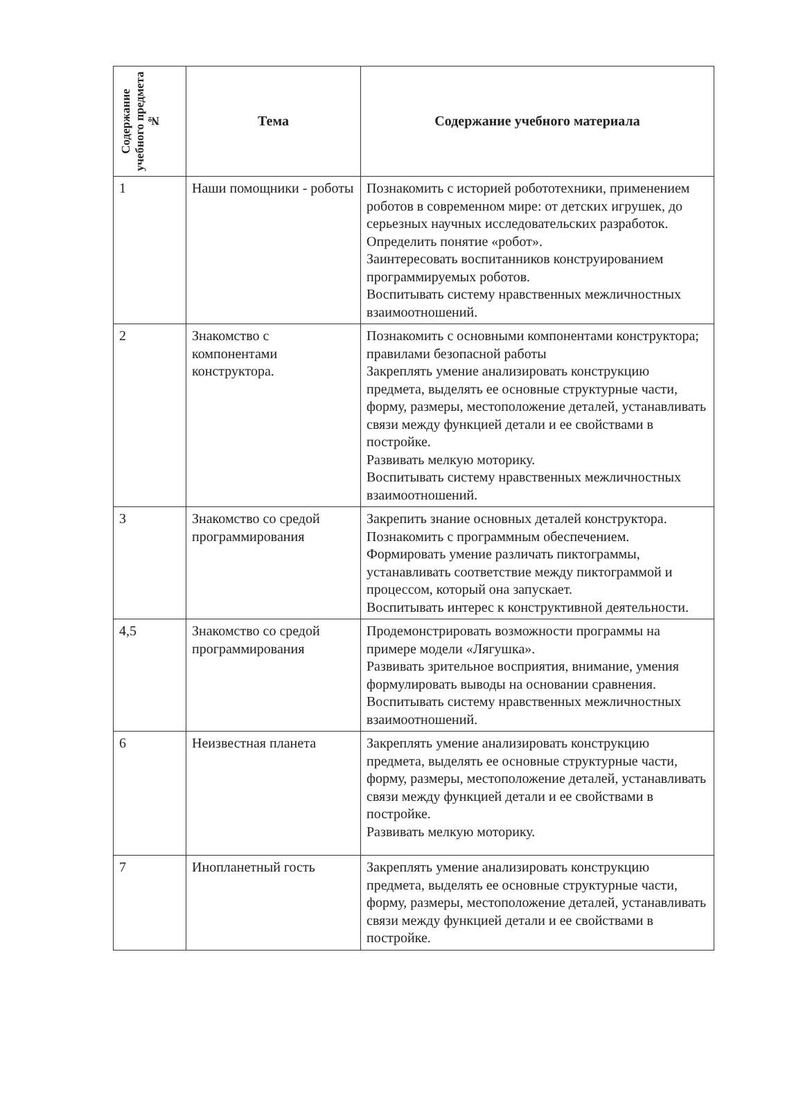| Содержание учебного предмета № | Тема | Содержание учебного материала |
| --- | --- | --- |
| 1 | Наши помощники - роботы | Познакомить с историей робототехники, применением роботов в современном мире: от детских игрушек, до серьезных научных исследовательских разработок. Определить понятие «робот». Заинтересовать воспитанников конструированием программируемых роботов. Воспитывать систему нравственных межличностных взаимоотношений. |
| 2 | Знакомство с компонентами конструктора. | Познакомить с основными компонентами конструктора; правилами безопасной работы Закреплять умение анализировать конструкцию предмета, выделять ее основные структурные части, форму, размеры, местоположение деталей, устанавливать связи между функцией детали и ее свойствами в постройке. Развивать мелкую моторику. Воспитывать систему нравственных межличностных взаимоотношений. |
| 3 | Знакомство со средой программирования | Закрепить знание основных деталей конструктора. Познакомить с программным обеспечением. Формировать умение различать пиктограммы, устанавливать соответствие между пиктограммой и процессом, который она запускает. Воспитывать интерес к конструктивной деятельности. |
| 4,5 | Знакомство со средой программирования | Продемонстрировать возможности программы на примере модели «Лягушка». Развивать зрительное восприятия, внимание, умения формулировать выводы на основании сравнения. Воспитывать систему нравственных межличностных взаимоотношений. |
| 6 | Неизвестная планета | Закреплять умение анализировать конструкцию предмета, выделять ее основные структурные части, форму, размеры, местоположение деталей, устанавливать связи между функцией детали и ее свойствами в постройке. Развивать мелкую моторику. |
| 7 | Инопланетный гость | Закреплять умение анализировать конструкцию предмета, выделять ее основные структурные части, форму, размеры, местоположение деталей, устанавливать связи между функцией детали и ее свойствами в постройке. |